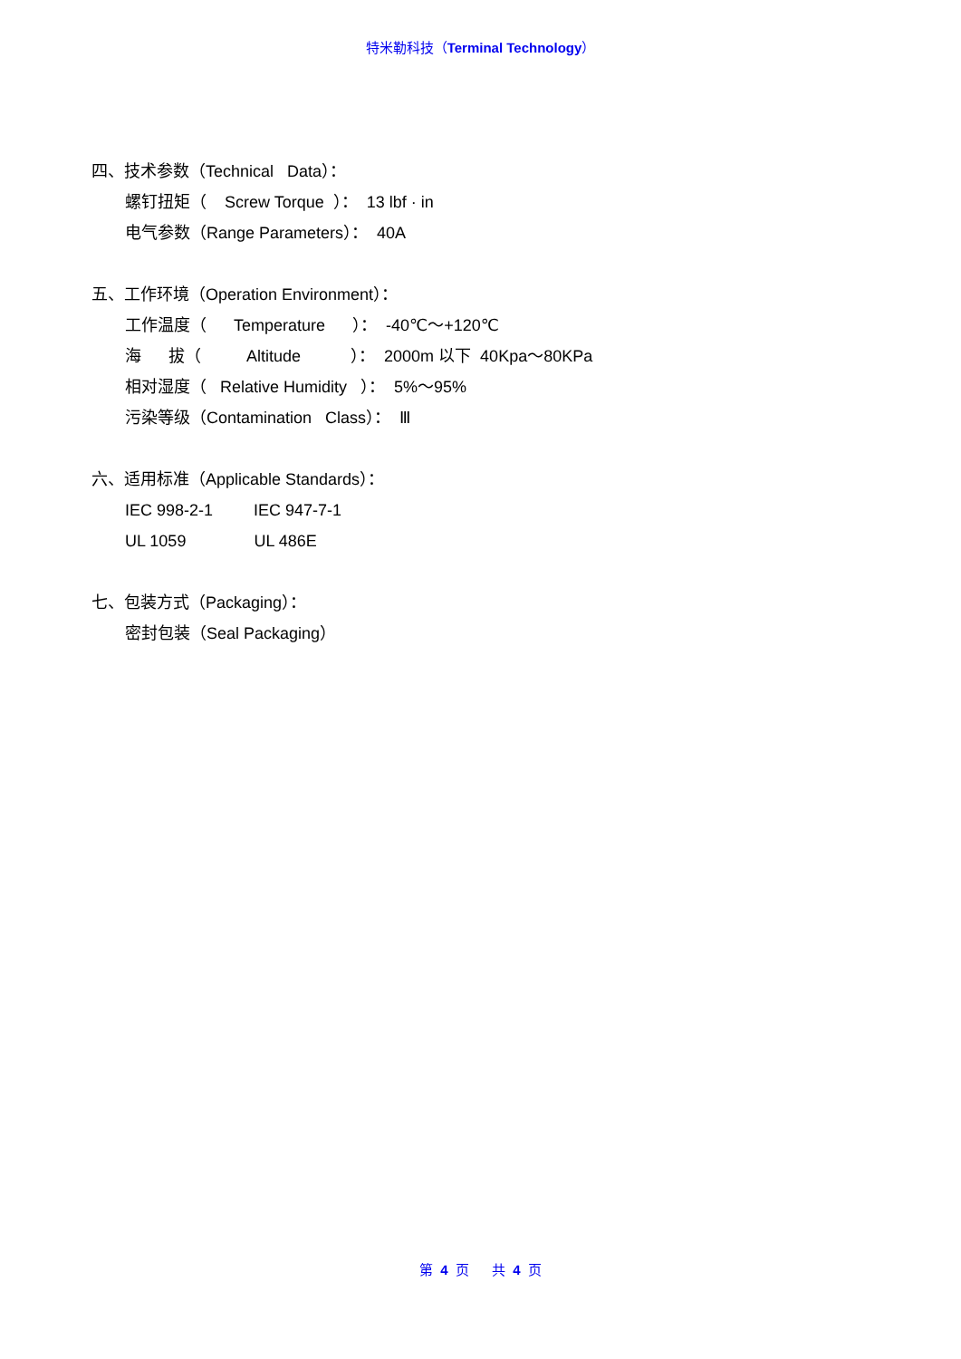特米勒科技（Terminal Technology）
四、技术参数（Technical Data）：
螺钉扭矩（ Screw Torque ）： 13 lbf · in
电气参数（Range Parameters）： 40A
五、工作环境（Operation Environment）：
工作温度（ Temperature ）： -40℃～+120℃
海 拔（ Altitude ）： 2000m 以下 40Kpa～80KPa
相对湿度（ Relative Humidity ）： 5%～95%
污染等级（Contamination Class）： Ⅲ
六、适用标准（Applicable Standards）：
IEC 998-2-1 IEC 947-7-1
UL 1059 UL 486E
七、包装方式（Packaging）：
密封包装（Seal Packaging）
第 4 页 共 4 页